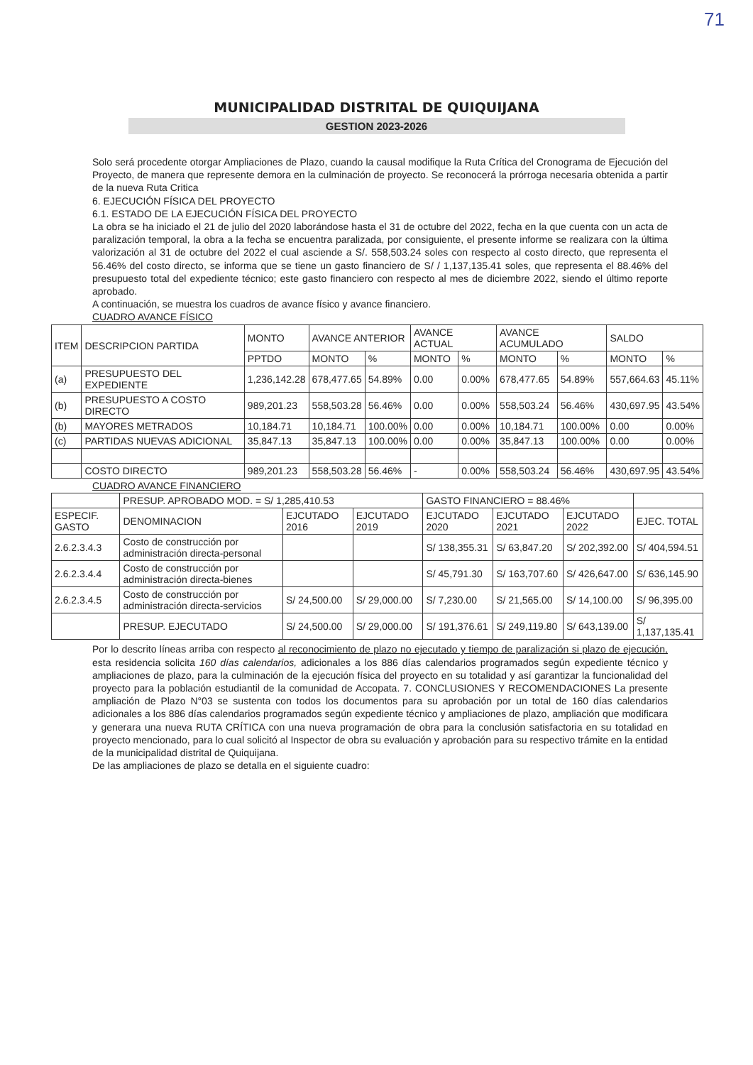71
MUNICIPALIDAD DISTRITAL DE QUIQUIJANA
GESTION 2023-2026
Solo será procedente otorgar Ampliaciones de Plazo, cuando la causal modifique la Ruta Crítica del Cronograma de Ejecución del Proyecto, de manera que represente demora en la culminación de proyecto. Se reconocerá la prórroga necesaria obtenida a partir de la nueva Ruta Critica
6. EJECUCIÓN FÍSICA DEL PROYECTO
6.1. ESTADO DE LA EJECUCIÓN FÍSICA DEL PROYECTO
La obra se ha iniciado el 21 de julio del 2020 laborándose hasta el 31 de octubre del 2022, fecha en la que cuenta con un acta de paralización temporal, la obra a la fecha se encuentra paralizada, por consiguiente, el presente informe se realizara con la última valorización al 31 de octubre del 2022 el cual asciende a S/. 558,503.24 soles con respecto al costo directo, que representa el 56.46% del costo directo, se informa que se tiene un gasto financiero de S/ / 1,137,135.41 soles, que representa el 88.46% del presupuesto total del expediente técnico; este gasto financiero con respecto al mes de diciembre 2022, siendo el último reporte aprobado.
A continuación, se muestra los cuadros de avance físico y avance financiero.
CUADRO AVANCE FÍSICO
| ITEM | DESCRIPCION PARTIDA | MONTO | AVANCE ANTERIOR | | AVANCE ACTUAL | | AVANCE ACUMULADO | | SALDO | |
| --- | --- | --- | --- | --- | --- | --- | --- | --- | --- | --- |
| | | PPTDO | MONTO | % | MONTO | % | MONTO | % | MONTO | % |
| (a) | PRESUPUESTO DEL EXPEDIENTE | 1,236,142.28 | 678,477.65 | 54.89% | 0.00 | 0.00% | 678,477.65 | 54.89% | 557,664.63 | 45.11% |
| (b) | PRESUPUESTO A COSTO DIRECTO | 989,201.23 | 558,503.28 | 56.46% | 0.00 | 0.00% | 558,503.24 | 56.46% | 430,697.95 | 43.54% |
| (b) | MAYORES METRADOS | 10,184.71 | 10,184.71 | 100.00% | 0.00 | 0.00% | 10,184.71 | 100.00% | 0.00 | 0.00% |
| (c) | PARTIDAS NUEVAS ADICIONAL | 35,847.13 | 35,847.13 | 100.00% | 0.00 | 0.00% | 35,847.13 | 100.00% | 0.00 | 0.00% |
| | COSTO DIRECTO | 989,201.23 | 558,503.28 | 56.46% | - | 0.00% | 558,503.24 | 56.46% | 430,697.95 | 43.54% |
CUADRO AVANCE FINANCIERO
| | PRESUP. APROBADO MOD. = S/ 1,285,410.53 | | | GASTO FINANCIERO = 88.46% | | | |
| ESPECIF. GASTO | DENOMINACION | EJCUTADO 2016 | EJCUTADO 2019 | EJCUTADO 2020 | EJCUTADO 2021 | EJCUTADO 2022 | EJEC. TOTAL |
| 2.6.2.3.4.3 | Costo de construcción por administración directa-personal | | | S/ 138,355.31 | S/ 63,847.20 | S/ 202,392.00 | S/ 404,594.51 |
| 2.6.2.3.4.4 | Costo de construcción por administración directa-bienes | | | S/ 45,791.30 | S/ 163,707.60 | S/ 426,647.00 | S/ 636,145.90 |
| 2.6.2.3.4.5 | Costo de construcción por administración directa-servicios | S/ 24,500.00 | S/ 29,000.00 | S/ 7,230.00 | S/ 21,565.00 | S/ 14,100.00 | S/ 96,395.00 |
| | PRESUP. EJECUTADO | S/ 24,500.00 | S/ 29,000.00 | S/ 191,376.61 | S/ 249,119.80 | S/ 643,139.00 | S/ 1,137,135.41 |
Por lo descrito líneas arriba con respecto al reconocimiento de plazo no ejecutado y tiempo de paralización si plazo de ejecución, esta residencia solicita 160 días calendarios, adicionales a los 886 días calendarios programados según expediente técnico y ampliaciones de plazo, para la culminación de la ejecución física del proyecto en su totalidad y así garantizar la funcionalidad del proyecto para la población estudiantil de la comunidad de Accopata. 7. CONCLUSIONES Y RECOMENDACIONES La presente ampliación de Plazo N°03 se sustenta con todos los documentos para su aprobación por un total de 160 días calendarios adicionales a los 886 días calendarios programados según expediente técnico y ampliaciones de plazo, ampliación que modificara y generara una nueva RUTA CRÍTICA con una nueva programación de obra para la conclusión satisfactoria en su totalidad en proyecto mencionado, para lo cual solicitó al Inspector de obra su evaluación y aprobación para su respectivo trámite en la entidad de la municipalidad distrital de Quiquijana.
De las ampliaciones de plazo se detalla en el siguiente cuadro: